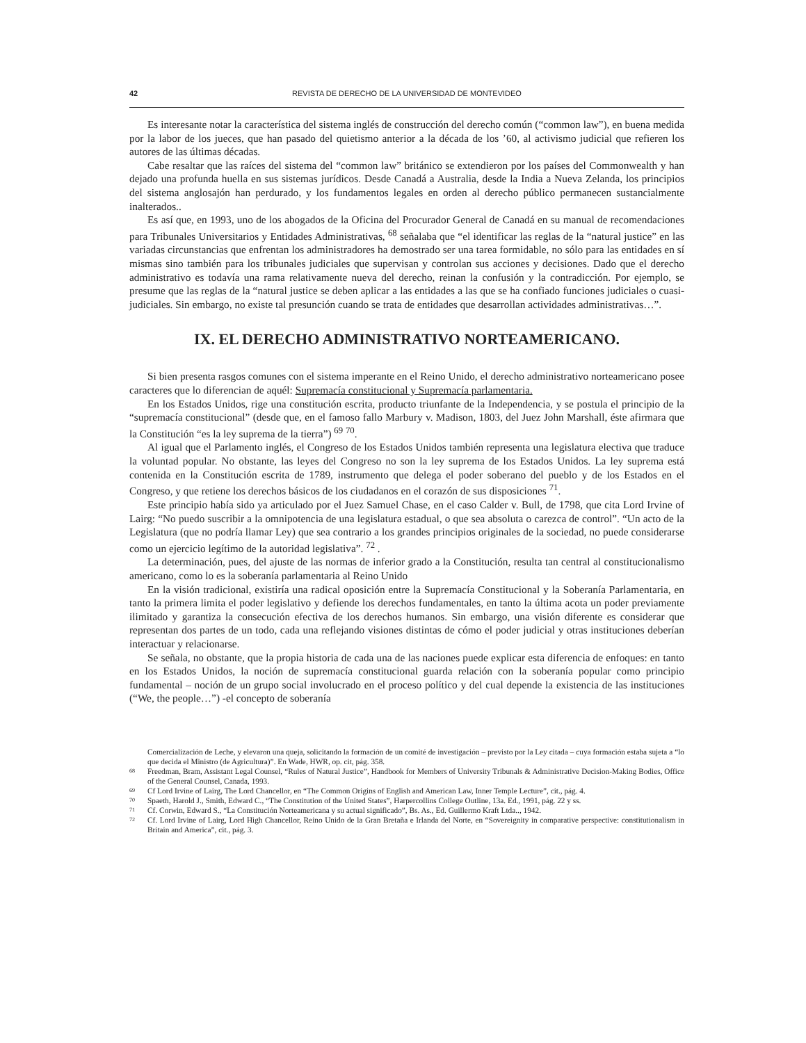42 REVISTA DE DERECHO DE LA UNIVERSIDAD DE MONTEVIDEO
Es interesante notar la característica del sistema inglés de construcción del derecho común (“common law”), en buena medida por la labor de los jueces, que han pasado del quietismo anterior a la década de los ’60, al activismo judicial que refieren los autores de las últimas décadas.
Cabe resaltar que las raíces del sistema del “common law” británico se extendieron por los países del Commonwealth y han dejado una profunda huella en sus sistemas jurídicos. Desde Canadá a Australia, desde la India a Nueva Zelanda, los principios del sistema anglosajón han perdurado, y los fundamentos legales en orden al derecho público permanecen sustancialmente inalterados..
Es así que, en 1993, uno de los abogados de la Oficina del Procurador General de Canadá en su manual de recomendaciones para Tribunales Universitarios y Entidades Administrativas, <sup>68</sup> señalaba que “el identificar las reglas de la “natural justice” en las variadas circunstancias que enfrentan los administradores ha demostrado ser una tarea formidable, no sólo para las entidades en sí mismas sino también para los tribunales judiciales que supervisan y controlan sus acciones y decisiones. Dado que el derecho administrativo es todavía una rama relativamente nueva del derecho, reinan la confusión y la contradicción. Por ejemplo, se presume que las reglas de la “natural justice se deben aplicar a las entidades a las que se ha confiado funciones judiciales o cuasi-judiciales. Sin embargo, no existe tal presunción cuando se trata de entidades que desarrollan actividades administrativas…”.
IX. EL DERECHO ADMINISTRATIVO NORTEAMERICANO.
Si bien presenta rasgos comunes con el sistema imperante en el Reino Unido, el derecho administrativo norteamericano posee caracteres que lo diferencian de aquél: Supremacía constitucional y Supremacía parlamentaria.
En los Estados Unidos, rige una constitución escrita, producto triunfante de la Independencia, y se postula el principio de la “supremacía constitucional” (desde que, en el famoso fallo Marbury v. Madison, 1803, del Juez John Marshall, éste afirmara que la Constitución “es la ley suprema de la tierra”) <sup>69</sup> <sup>70</sup>.
Al igual que el Parlamento inglés, el Congreso de los Estados Unidos también representa una legislatura electiva que traduce la voluntad popular. No obstante, las leyes del Congreso no son la ley suprema de los Estados Unidos. La ley suprema está contenida en la Constitución escrita de 1789, instrumento que delega el poder soberano del pueblo y de los Estados en el Congreso, y que retiene los derechos básicos de los ciudadanos en el corazón de sus disposiciones <sup>71</sup>.
Este principio había sido ya articulado por el Juez Samuel Chase, en el caso Calder v. Bull, de 1798, que cita Lord Irvine of Lairg: “No puedo suscribir a la omnipotencia de una legislatura estadual, o que sea absoluta o carezca de control”. “Un acto de la Legislatura (que no podría llamar Ley) que sea contrario a los grandes principios originales de la sociedad, no puede considerarse como un ejercicio legítimo de la autoridad legislativa”. <sup>72</sup> .
La determinación, pues, del ajuste de las normas de inferior grado a la Constitución, resulta tan central al constitucionalismo americano, como lo es la soberanía parlamentaria al Reino Unido
En la visión tradicional, existiría una radical oposición entre la Supremacía Constitucional y la Soberanía Parlamentaria, en tanto la primera limita el poder legislativo y defiende los derechos fundamentales, en tanto la última acota un poder previamente ilimitado y garantiza la consecución efectiva de los derechos humanos. Sin embargo, una visión diferente es considerar que representan dos partes de un todo, cada una reflejando visiones distintas de cómo el poder judicial y otras instituciones deberían interactuar y relacionarse.
Se señala, no obstante, que la propia historia de cada una de las naciones puede explicar esta diferencia de enfoques: en tanto en los Estados Unidos, la noción de supremacía constitucional guarda relación con la soberanía popular como principio fundamental – noción de un grupo social involucrado en el proceso político y del cual depende la existencia de las instituciones (“We, the people…”) -el concepto de soberanía
Comercialización de Leche, y elevaron una queja, solicitando la formación de un comité de investigación – previsto por la Ley citada – cuya formación estaba sujeta a “lo que decida el Ministro (de Agricultura)”. En Wade, HWR, op. cit, pág. 358.
68 Freedman, Bram, Assistant Legal Counsel, “Rules of Natural Justice”, Handbook for Members of University Tribunals & Administrative Decision-Making Bodies, Office of the General Counsel, Canada, 1993.
69 Cf Lord Irvine of Lairg, The Lord Chancellor, en “The Common Origins of English and American Law, Inner Temple Lecture”, cit., pág. 4.
70 Spaeth, Harold J., Smith, Edward C., “The Constitution of the United States”, Harpercollins College Outline, 13a. Ed., 1991, pág. 22 y ss.
71 Cf. Corwin, Edward S., “La Constitución Norteamericana y su actual significado”, Bs. As., Ed. Guillermo Kraft Ltda.., 1942.
72 Cf. Lord Irvine of Lairg, Lord High Chancellor, Reino Unido de la Gran Bretaña e Irlanda del Norte, en “Sovereignity in comparative perspective: constitutionalism in Britain and America”, cit., pág. 3.